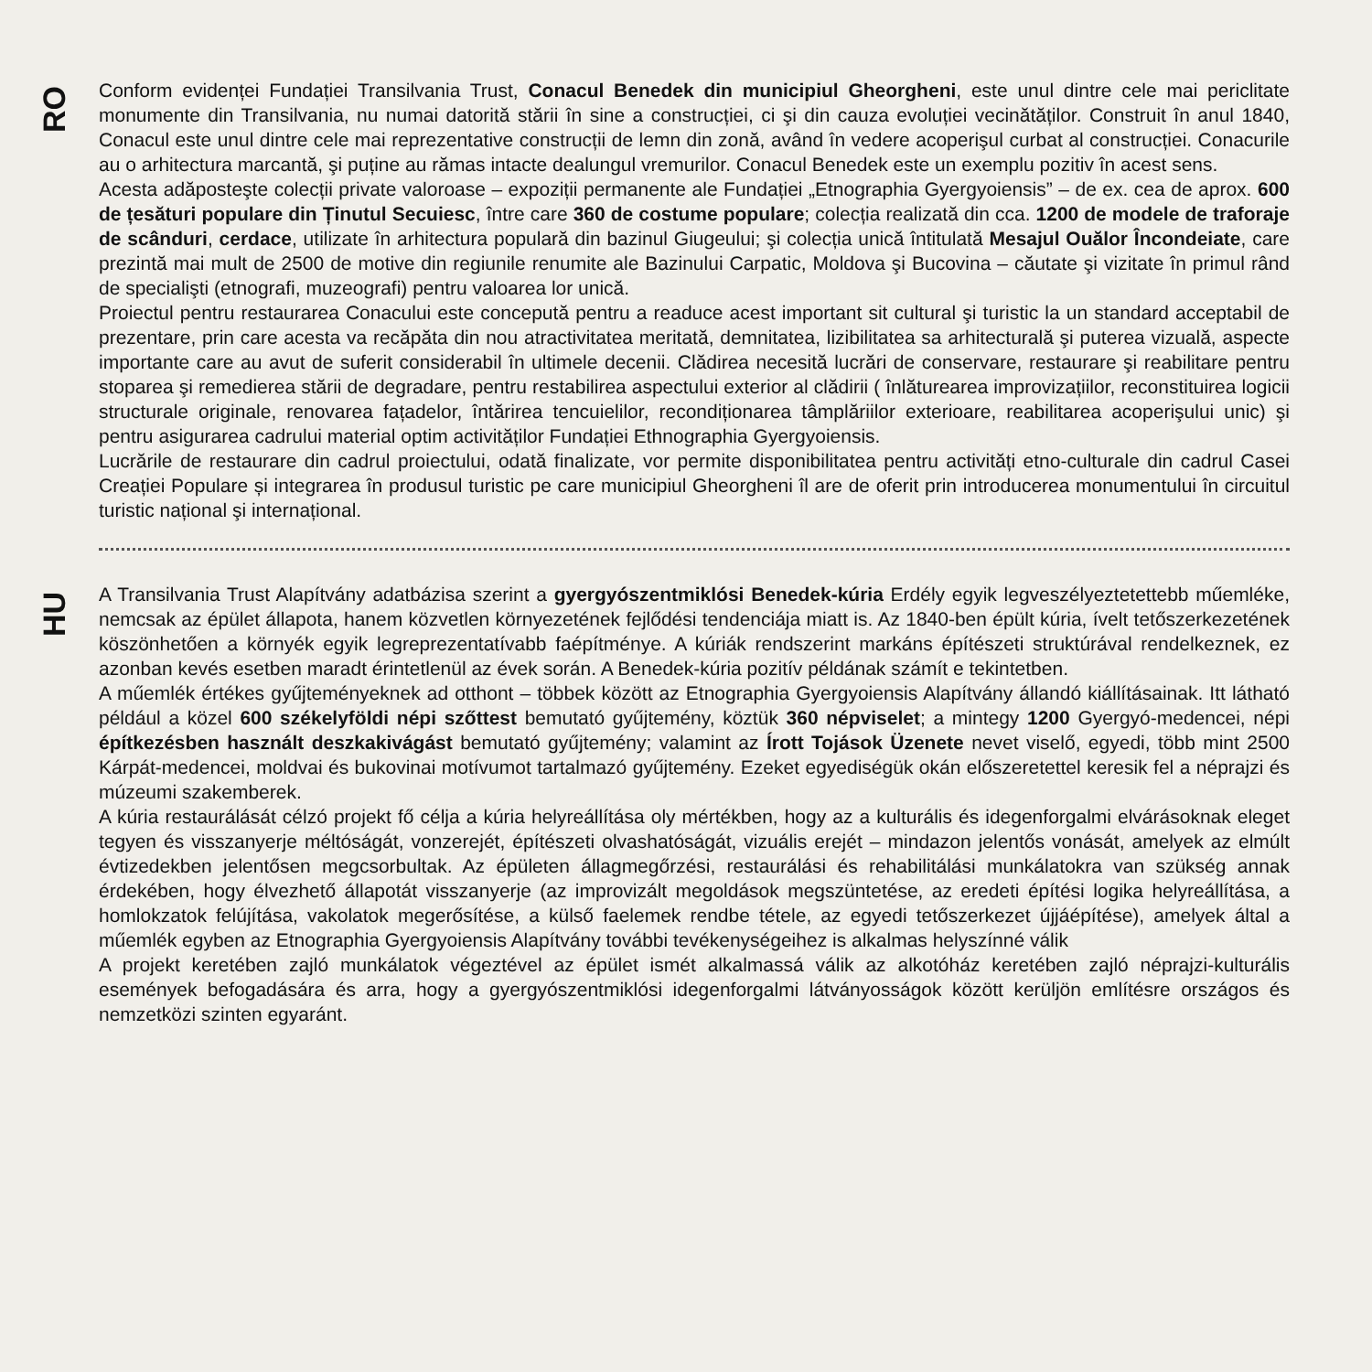RO
Conform evidenței Fundației Transilvania Trust, Conacul Benedek din municipiul Gheorgheni, este unul dintre cele mai periclitate monumente din Transilvania, nu numai datorită stării în sine a construcției, ci şi din cauza evoluției vecinătăților. Construit în anul 1840, Conacul este unul dintre cele mai reprezentative construcții de lemn din zonă, având în vedere acoperişul curbat al construcției. Conacurile au o arhitectura marcantă, şi puține au rămas intacte dealungul vremurilor. Conacul Benedek este un exemplu pozitiv în acest sens.
Acesta adăposteşte colecții private valoroase – expoziții permanente ale Fundației „Etnographia Gyergyoiensis” – de ex. cea de aprox. 600 de țesături populare din Ținutul Secuiesc, între care 360 de costume populare; colecția realizată din cca. 1200 de modele de traforaje de scânduri, cerdace, utilizate în arhitectura populară din bazinul Giugeului; şi colecția unică întitulată Mesajul Ouălor Încondeiate, care prezintă mai mult de 2500 de motive din regiunile renumite ale Bazinului Carpatic, Moldova şi Bucovina – căutate şi vizitate în primul rând de specialişti (etnografi, muzeografi) pentru valoarea lor unică.
Proiectul pentru restaurarea Conacului este concepută pentru a readuce acest important sit cultural şi turistic la un standard acceptabil de prezentare, prin care acesta va recăpăta din nou atractivitatea meritată, demnitatea, lizibilitatea sa arhitecturală şi puterea vizuală, aspecte importante care au avut de suferit considerabil în ultimele decenii. Clădirea necesită lucrări de conservare, restaurare şi reabilitare pentru stoparea şi remedierea stării de degradare, pentru restabilirea aspectului exterior al clădirii ( înlăturearea improvizațiilor, reconstituirea logicii structurale originale, renovarea fațadelor, întărirea tencuielilor, recondiționarea tâmplăriilor exterioare, reabilitarea acoperişului unic) şi pentru asigurarea cadrului material optim activităților Fundației Ethnographia Gyergyoiensis.
Lucrările de restaurare din cadrul proiectului, odată finalizate, vor permite disponibilitatea pentru activități etno-culturale din cadrul Casei Creației Populare și integrarea în produsul turistic pe care municipiul Gheorgheni îl are de oferit prin introducerea monumentului în circuitul turistic național şi internațional.
HU
A Transilvania Trust Alapítvány adatbázisa szerint a gyergyószentmiklósi Benedek-kúria Erdély egyik legveszélyeztetettebb műemléke, nemcsak az épület állapota, hanem közvetlen környezetének fejlődési tendenciája miatt is. Az 1840-ben épült kúria, ívelt tetőszerkezetének köszönhetően a környék egyik legreprezentatívabb faépítménye. A kúriák rendszerint markáns építészeti struktúrával rendelkeznek, ez azonban kevés esetben maradt érintetlenül az évek során. A Benedek-kúria pozitív példának számít e tekintetben.
A műemlék értékes gyűjteményeknek ad otthont – többek között az Etnographia Gyergyoiensis Alapítvány állandó kiállításainak. Itt látható például a közel 600 székelyföldi népi szőttest bemutató gyűjtemény, köztük 360 népviselet; a mintegy 1200 Gyergyó-medencei, népi építkezésben használt deszkakivágást bemutató gyűjtemény; valamint az Írott Tojások Üzenete nevet viselő, egyedi, több mint 2500 Kárpát-medencei, moldvai és bukovinai motívumot tartalmazó gyűjtemény. Ezeket egyediségük okán előszeretettel keresik fel a néprajzi és múzeumi szakemberek.
A kúria restaurálását célzó projekt fő célja a kúria helyreállítása oly mértékben, hogy az a kulturális és idegenforgalmi elvárásoknak eleget tegyen és visszanyerje méltóságát, vonzerejét, építészeti olvashatóságát, vizuális erejét – mindazon jelentős vonását, amelyek az elmúlt évtizedekben jelentősen megcsorbultak. Az épületen állagmegőrzési, restaurálási és rehabilitálási munkálatokra van szükség annak érdekében, hogy élvezhető állapotát visszanyerje (az improvizált megoldások megszüntetése, az eredeti építési logika helyreállítása, a homlokzatok felújítása, vakolatok megerősítése, a külső faelemek rendbe tétele, az egyedi tetőszerkezet újjáépítése), amelyek által a műemlék egyben az Etnographia Gyergyoiensis Alapítvány további tevékenységeihez is alkalmas helyszínné válik
A projekt keretében zajló munkálatok végeztével az épület ismét alkalmassá válik az alkotóház keretében zajló néprajzi-kulturális események befogadására és arra, hogy a gyergyószentmiklósi idegenforgalmi látványosságok között kerüljön említésre országos és nemzetközi szinten egyaránt.